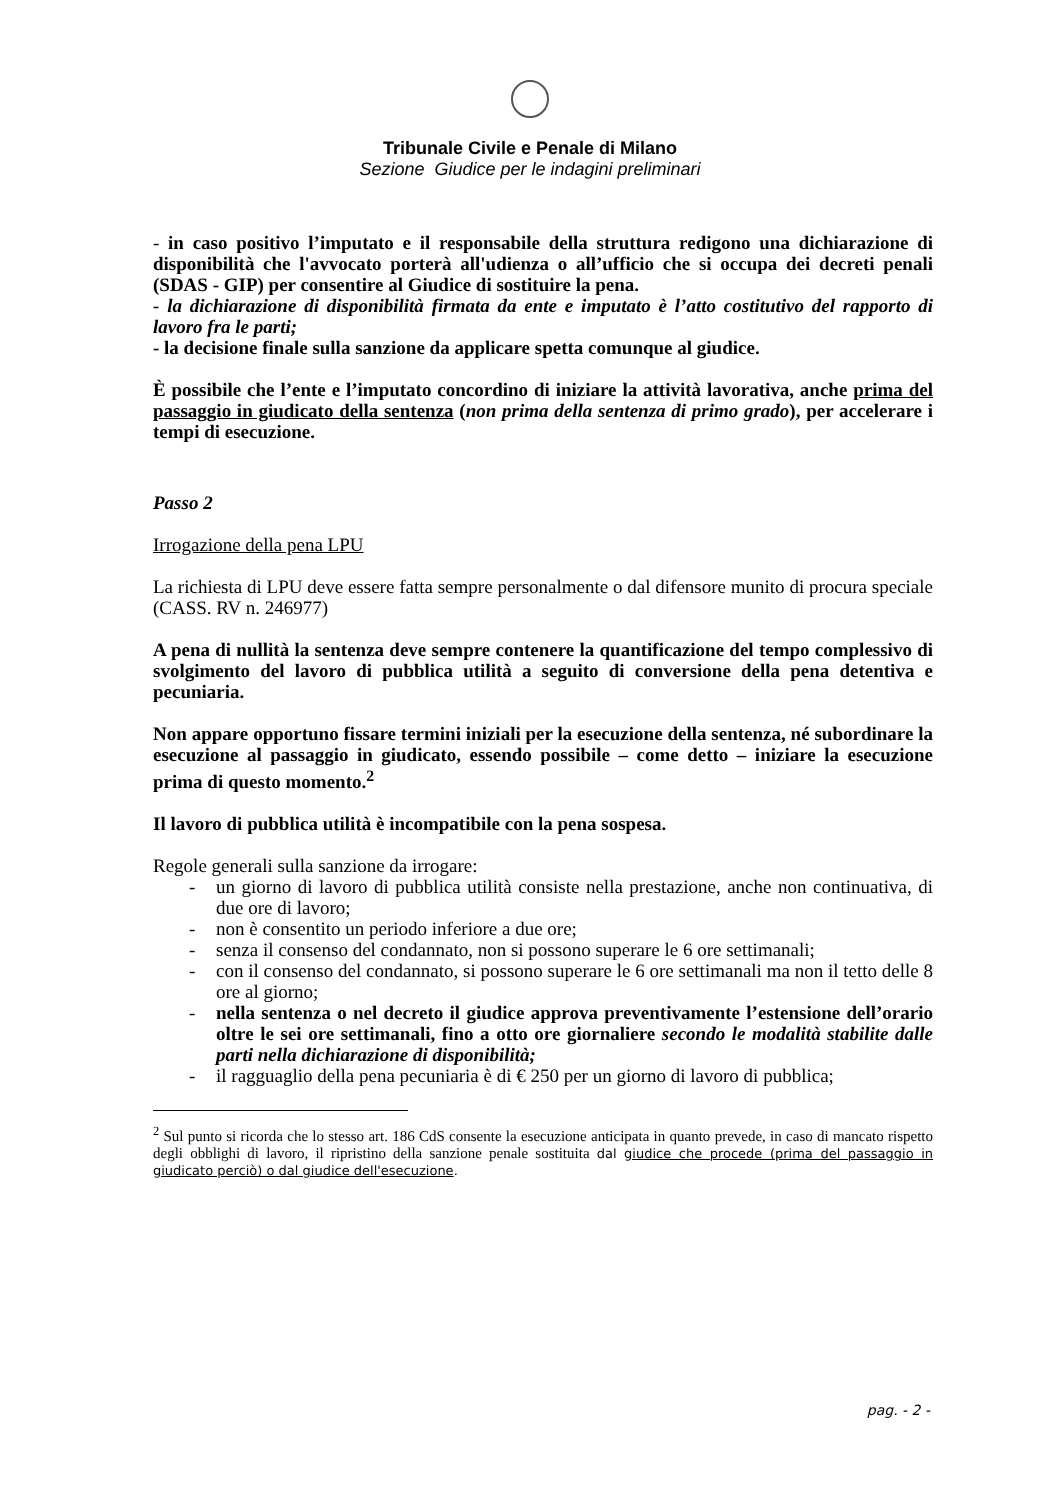Tribunale Civile e Penale di Milano
Sezione Giudice per le indagini preliminari
- in caso positivo l’imputato e il responsabile della struttura redigono una dichiarazione di disponibilità che l'avvocato porterà all'udienza o all’ufficio che si occupa dei decreti penali (SDAS - GIP) per consentire al Giudice di sostituire la pena.
- la dichiarazione di disponibilità firmata da ente e imputato è l’atto costitutivo del rapporto di lavoro fra le parti;
- la decisione finale sulla sanzione da applicare spetta comunque al giudice.
È possibile che l’ente e l’imputato concordino di iniziare la attività lavorativa, anche prima del passaggio in giudicato della sentenza (non prima della sentenza di primo grado), per accelerare i tempi di esecuzione.
Passo 2
Irrogazione della pena LPU
La richiesta di LPU deve essere fatta sempre personalmente o dal difensore munito di procura speciale (CASS. RV n. 246977)
A pena di nullità la sentenza deve sempre contenere la quantificazione del tempo complessivo di svolgimento del lavoro di pubblica utilità a seguito di conversione della pena detentiva e pecuniaria.
Non appare opportuno fissare termini iniziali per la esecuzione della sentenza, né subordinare la esecuzione al passaggio in giudicato, essendo possibile – come detto – iniziare la esecuzione prima di questo momento.<sup>2</sup>
Il lavoro di pubblica utilità è incompatibile con la pena sospesa.
Regole generali sulla sanzione da irrogare:
- un giorno di lavoro di pubblica utilità consiste nella prestazione, anche non continuativa, di due ore di lavoro;
- non è consentito un periodo inferiore a due ore;
- senza il consenso del condannato, non si possono superare le 6 ore settimanali;
- con il consenso del condannato, si possono superare le 6 ore settimanali ma non il tetto delle 8 ore al giorno;
- nella sentenza o nel decreto il giudice approva preventivamente l’estensione dell’orario oltre le sei ore settimanali, fino a otto ore giornaliere secondo le modalità stabilite dalle parti nella dichiarazione di disponibilità;
- il ragguaglio della pena pecuniaria è di € 250 per un giorno di lavoro di pubblica;
<sup>2</sup> Sul punto si ricorda che lo stesso art. 186 CdS consente la esecuzione anticipata in quanto prevede, in caso di mancato rispetto degli obblighi di lavoro, il ripristino della sanzione penale sostituita dal giudice che procede (prima del passaggio in giudicato perciò) o dal giudice dell'esecuzione.
pag. - 2 -